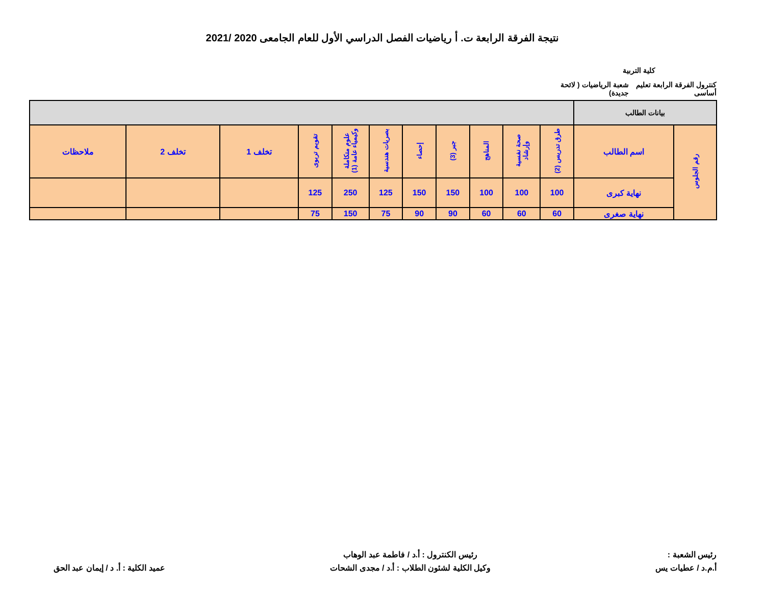نتيجة الفرقة الرابعة ت. أ رياضيات الفصل الدراسي الأول للعام الجامعى 2020 /2021
كلية التربية
كنترول الفرقة الرابعة تعليم أساسى شعبة الرياضيات ( لائحة جديدة)
| بيانات الطالب | | | | | | | | | | | | |
| --- | --- | --- | --- | --- | --- | --- | --- | --- | --- | --- | --- | --- |
| رقم الجلوس | اسم الطالب | طرق تدريس (2) | صحة نفسية وإرشاد | المناهج | جبر (3) | إحصاء | بصريات هندسية | علوم متكاملة وكيمياء عامة (1) | تقويم تربوى | تخلف 1 | تخلف 2 | ملاحظات |
| | نهاية كبرى | 100 | 100 | 100 | 150 | 150 | 125 | 250 | 125 | | | |
| | نهاية صغرى | 60 | 60 | 60 | 90 | 90 | 75 | 150 | 75 | | | |
رئيس الشعبة :
أ.م.د / عطيات يس
رئيس الكنترول : أ.د / فاطمة عبد الوهاب
وكيل الكلية لشئون الطلاب : أ.د / مجدى الشحات
عميد الكلية : أ. د / إيمان عبد الحق